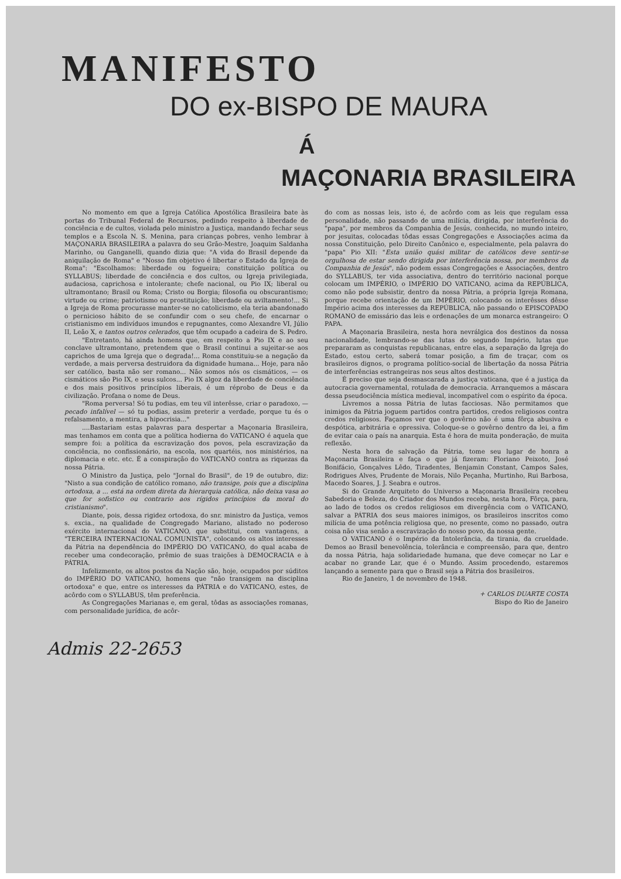MANIFESTO
DO ex-BISPO DE MAURA
Á
MAÇONARIA BRASILEIRA
No momento em que a Igreja Católica Apostólica Brasileira bate às portas do Tribunal Federal de Recursos, pedindo respeito à liberdade de conciência e de cultos, violada pelo ministro a Justiça, mandando fechar seus templos e a Escola N. S. Menina, para crianças pobres, venho lembrar à MAÇONARIA BRASILEIRA a palavra do seu Grão-Mestre, Joaquim Saldanha Marinho, ou Ganganelli, quando dizia que: "A vida do Brasil depende da aniquilação de Roma" e "Nosso fim objetivo é libertar o Estado da Igreja de Roma": "Escolhamos: liberdade ou fogueira; constituição política ou SYLLABUS; liberdade de conciência e dos cultos, ou Igreja privilegiada, audaciosa, caprichosa e intolerante; chefe nacional, ou Pio IX; liberal ou ultramontano; Brasil ou Roma; Cristo ou Borgia; filosofia ou obscurantismo; virtude ou crime; patriotismo ou prostituição; liberdade ou aviltamento!... Si a Igreja de Roma procurasse manter-se no catolicismo, ela teria abandonado o pernicioso hábito de se confundir com o seu chefe, de encarnar o cristianismo em indivíduos imundos e repugnantes, como Alexandre VI, Júlio II, Leão X, e tantos outros celerados, que têm ocupado a cadeira de S. Pedro.
"Entretanto, há ainda homens que, em respeito a Pio IX e ao seu conclave ultramontano, pretendem que o Brasil continui a sujeitar-se aos caprichos de uma Igreja que o degrada!... Roma constituiu-se a negação da verdade, a mais perversa destruidora da dignidade humana... Hoje, para não ser católico, basta não ser romano... Não somos nós os cismáticos, — os cismáticos são Pio IX, e seus sulcos... Pio IX algoz da liberdade de conciência e dos mais positivos princípios liberais, é um réprobo de Deus e da civilização. Profana o nome de Deus.
"Roma perversa! Só tu podias, em teu vil interêsse, criar o paradoxo, — pecado infalível — só tu podias, assim preterir a verdade, porque tu és o refalsamento, a mentira, a hipocrisia..."
....Bastariam estas palavras para despertar a Maçonaria Brasileira, mas tenhamos em conta que a política hodierna do VATICANO é aquela que sempre foi: a política da escravização dos povos, pela escravização da conciência, no confissionário, na escola, nos quartéis, nos ministérios, na diplomacia e etc. etc. É a conspiração do VATICANO contra as riquezas da nossa Pátria.
O Ministro da Justiça, pelo "Jornal do Brasil", de 19 de outubro, diz: "Nisto a sua condição de católico romano, não transige, pois que a disciplina ortodoxa, a ... está na ordem direta da hierarquia católica, não deixa vasa ao que for sofistico ou contrario aos rígidos princípios da moral do cristianismo".
Diante, pois, dessa rigidez ortodoxa, do snr. ministro da Justiça, vemos s. excia., na qualidade de Congregado Mariano, alistado no poderoso exército internacional do VATICANO, que substitui, com vantagens, a "TERCEIRA INTERNACIONAL COMUNISTA", colocando os altos interesses da Pátria na dependência do IMPÉRIO DO VATICANO, do qual acaba de receber uma condecoração, prêmio de suas traições à DEMOCRACIA e à PÁTRIA.
Infelizmente, os altos postos da Nação são, hoje, ocupados por súditos do IMPÉRIO DO VATICANO, homens que "não transigem na disciplina ortodoxa" e que, entre os interesses da PÁTRIA e do VATICANO, estes, de acôrdo com o SYLLABUS, têm preferência.
As Congregações Marianas e, em geral, tôdas as associações romanas, com personalidade jurídica, de acôr-
do com as nossas leis, isto é, de acôrdo com as leis que regulam essa personalidade, não passando de uma milícia, dirigida, por interferência do "papa", por membros da Companhia de Jesús, conhecida, no mundo inteiro, por jesuitas, colocadas tôdas essas Congregações e Associações acima da nossa Constituição, pelo Direito Canônico e, especialmente, pela palavra do "papa" Pio XII: "Esta união quási militar de católicos deve sentir-se orgulhosa de estar sendo dirigida por interferência nossa, por membros da Companhia de Jesús", não podem essas Congregações e Associações, dentro do SYLLABUS, ter vida associativa, dentro do território nacional porque colocam um IMPÉRIO, o IMPÉRIO DO VATICANO, acima da REPÚBLICA, como não pode subsistir, dentro da nossa Pátria, a própria Igreja Romana, porque recebe orientação de um IMPÉRIO, colocando os interêsses dêsse Império acima dos interesses da REPÚBLICA, não passando o EPISCOPADO ROMANO de emissário das leis e ordenações de um monarca estrangeiro: O PAPA.
A Maçonaria Brasileira, nesta hora nevrálgica dos destinos da nossa nacionalidade, lembrando-se das lutas do segundo Império, lutas que prepararam as conquistas republicanas, entre elas, a separação da Igreja do Estado, estou certo, saberá tomar posição, a fim de traçar, com os brasileiros dignos, o programa político-social de libertação da nossa Pátria de interferências estrangeiras nos seus altos destinos.
É preciso que seja desmascarada a justiça vaticana, que é a justiça da autocracia governamental, rotulada de democracia. Arranquemos a máscara dessa pseudociência mística medieval, incompatível com o espírito da época.
Livremos a nossa Pátria de lutas facciosas. Não permitamos que inimigos da Pátria joguem partidos contra partidos, credos religiosos contra credos religiosos. Façamos ver que o govêrno não é uma fôrça abusiva e despótica, arbitrária e opressiva. Coloque-se o govêrno dentro da lei, a fim de evitar caia o país na anarquia. Esta é hora de muita ponderação, de muita reflexão.
Nesta hora de salvação da Pátria, tome seu lugar de honra a Maçonaria Brasileira e faça o que já fizeram: Floriano Peixoto, José Bonifácio, Gonçalves Lêdo, Tiradentes, Benjamin Constant, Campos Sales, Rodrigues Alves, Prudente de Morais, Nilo Peçanha, Murtinho, Rui Barbosa, Macedo Soares, J. J. Seabra e outros.
Si do Grande Arquiteto do Universo a Maçonaria Brasileira recebeu Sabedoria e Beleza, do Criador dos Mundos receba, nesta hora, Fôrça, para, ao lado de todos os credos religiosos em divergência com o VATICANO, salvar a PÁTRIA dos seus maiores inimigos, os brasileiros inscritos como milícia de uma potência religiosa que, no presente, como no passado, outra coisa não visa senão a escravização do nosso povo, da nossa gente.
O VATICANO é o Império da Intolerância, da tirania, da crueldade. Demos ao Brasil benevolência, tolerância e compreensão, para que, dentro da nossa Pátria, haja solidariedade humana, que deve começar no Lar e acabar no grande Lar, que é o Mundo. Assim procedendo, estaremos lançando a semente para que o Brasil seja a Pátria dos brasileiros.
Rio de Janeiro, 1 de novembro de 1948.
+ CARLOS DUARTE COSTA
Bispo do Rio de Janeiro
Admis 22-2653